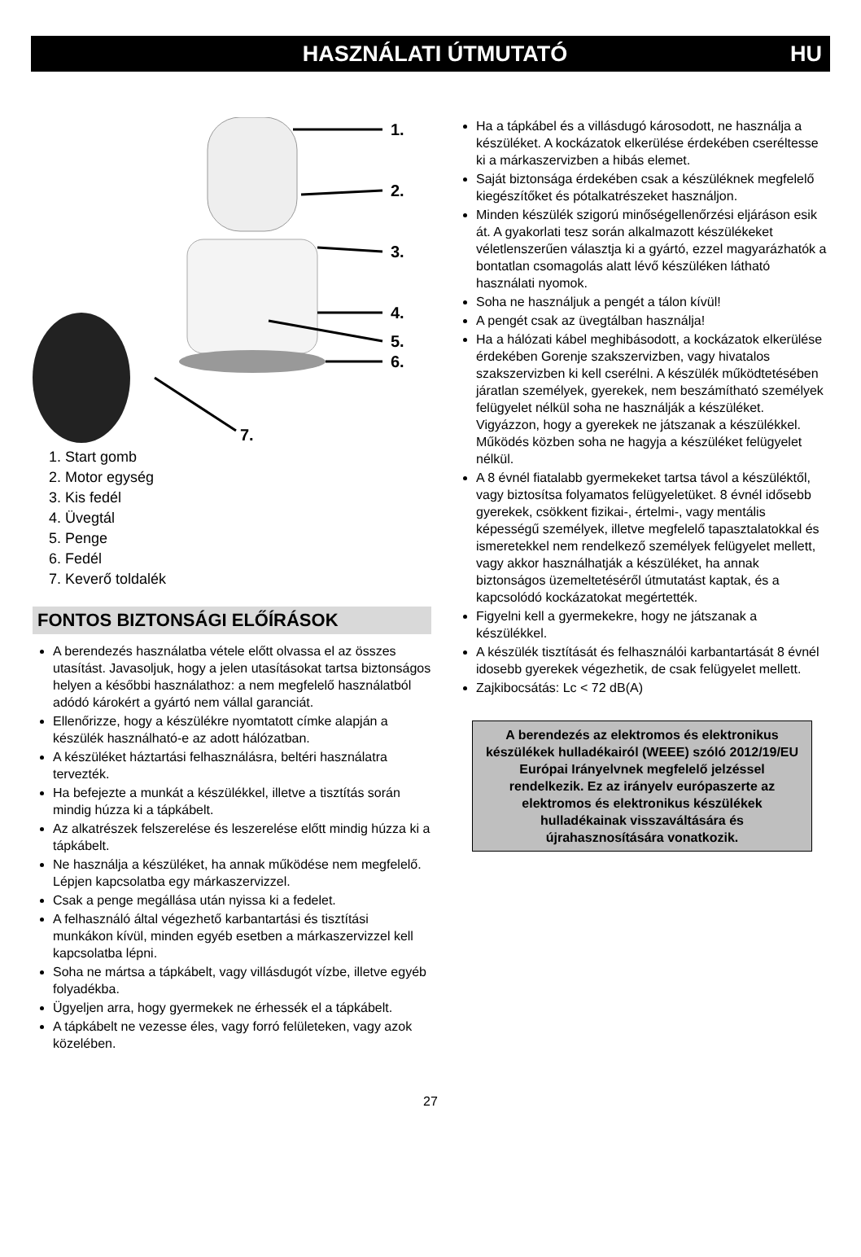HASZNÁLATI ÚTMUTATÓ HU
1.
2.
3.
4.
5.
6.
7.
1. Start gomb
2. Motor egység
3. Kis fedél
4. Üvegtál
5. Penge
6. Fedél
7. Keverő toldalék
FONTOS BIZTONSÁGI ELŐÍRÁSOK
A berendezés használatba vétele előtt olvassa el az összes utasítást. Javasoljuk, hogy a jelen utasításokat tartsa biztonságos helyen a későbbi használathoz: a nem megfelelő használatból adódó károkért a gyártó nem vállal garanciát.
Ellenőrizze, hogy a készülékre nyomtatott címke alapján a készülék használható-e az adott hálózatban.
A készüléket háztartási felhasználásra, beltéri használatra tervezték.
Ha befejezte a munkát a készülékkel, illetve a tisztítás során mindig húzza ki a tápkábelt.
Az alkatrészek felszerelése és leszerelése előtt mindig húzza ki a tápkábelt.
Ne használja a készüléket, ha annak működése nem megfelelő. Lépjen kapcsolatba egy márkaszervizzel.
Csak a penge megállása után nyissa ki a fedelet.
A felhasználó által végezhető karbantartási és tisztítási munkákon kívül, minden egyéb esetben a márkaszervizzel kell kapcsolatba lépni.
Soha ne mártsa a tápkábelt, vagy villásdugót vízbe, illetve egyéb folyadékba.
Ügyeljen arra, hogy gyermekek ne érhessék el a tápkábelt.
A tápkábelt ne vezesse éles, vagy forró felületeken, vagy azok közelében.
Ha a tápkábel és a villásdugó károsodott, ne használja a készüléket. A kockázatok elkerülése érdekében cseréltesse ki a márkaszervizben a hibás elemet.
Saját biztonsága érdekében csak a készüléknek megfelelő kiegészítőket és pótalkatrészeket használjon.
Minden készülék szigorú minőségellenőrzési eljáráson esik át. A gyakorlati tesz során alkalmazott készülékeket véletlenszerűen választja ki a gyártó, ezzel magyarázhatók a bontatlan csomagolás alatt lévő készüléken látható használati nyomok.
Soha ne használjuk a pengét a tálon kívül!
A pengét csak az üvegtálban használja!
Ha a hálózati kábel meghibásodott, a kockázatok elkerülése érdekében Gorenje szakszervizben, vagy hivatalos szakszervizben ki kell cserélni. A készülék működtetésében járatlan személyek, gyerekek, nem beszámítható személyek felügyelet nélkül soha ne használják a készüléket. Vigyázzon, hogy a gyerekek ne játszanak a készülékkel. Működés közben soha ne hagyja a készüléket felügyelet nélkül.
A 8 évnél fiatalabb gyermekeket tartsa távol a készüléktől, vagy biztosítsa folyamatos felügyeletüket. 8 évnél idősebb gyerekek, csökkent fizikai-, értelmi-, vagy mentális képességű személyek, illetve megfelelő tapasztalatokkal és ismeretekkel nem rendelkező személyek felügyelet mellett, vagy akkor használhatják a készüléket, ha annak biztonságos üzemeltetéséről útmutatást kaptak, és a kapcsolódó kockázatokat megértették.
Figyelni kell a gyermekekre, hogy ne játszanak a készülékkel.
A készülék tisztítását és felhasználói karbantartását 8 évnél idosebb gyerekek végezhetik, de csak felügyelet mellett.
Zajkibocsátás: Lc < 72 dB(A)
A berendezés az elektromos és elektronikus készülékek hulladékairól (WEEE) szóló 2012/19/EU Európai Irányelvnek megfelelő jelzéssel rendelkezik. Ez az irányelv európaszerte az elektromos és elektronikus készülékek hulladékainak visszaváltására és újrahasznosítására vonatkozik.
27